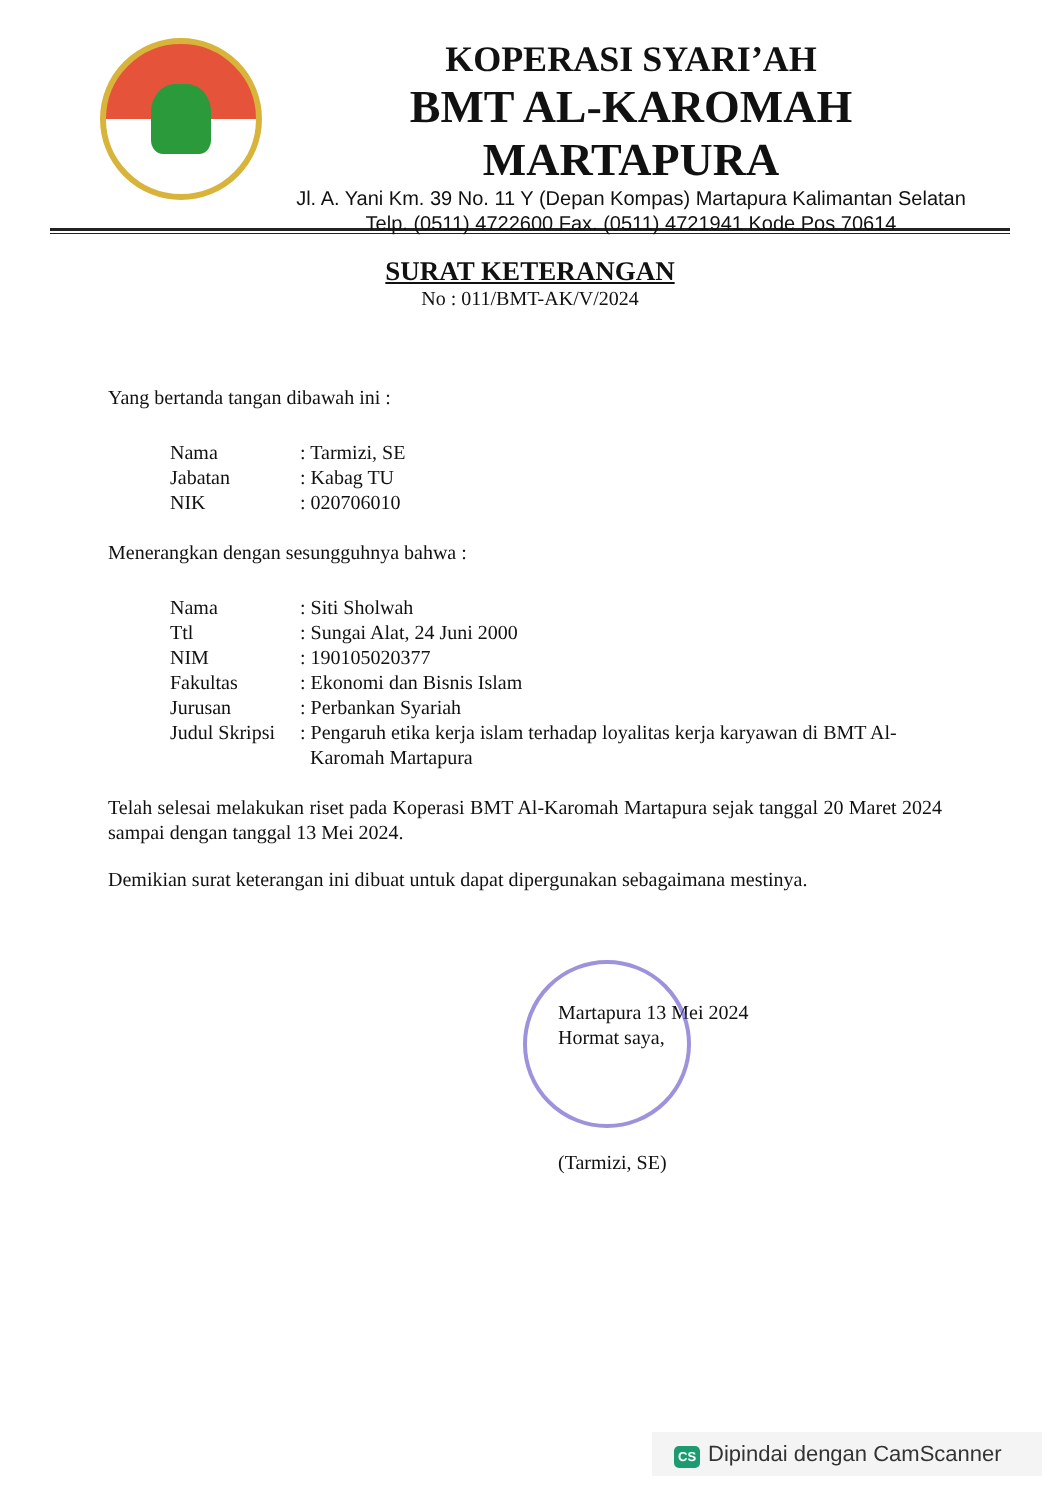KOPERASI SYARI’AH
BMT AL-KAROMAH MARTAPURA
Jl. A. Yani Km. 39 No. 11 Y (Depan Kompas) Martapura Kalimantan Selatan
Telp. (0511) 4722600 Fax. (0511) 4721941 Kode Pos 70614
SURAT KETERANGAN
No : 011/BMT-AK/V/2024
Yang bertanda tangan dibawah ini :
| Nama | : Tarmizi, SE |
| Jabatan | : Kabag TU |
| NIK | : 020706010 |
Menerangkan dengan sesungguhnya bahwa :
| Nama | : Siti Sholwah |
| Ttl | : Sungai Alat, 24 Juni 2000 |
| NIM | : 190105020377 |
| Fakultas | : Ekonomi dan Bisnis Islam |
| Jurusan | : Perbankan Syariah |
| Judul Skripsi | : Pengaruh etika kerja islam terhadap loyalitas kerja karyawan di BMT Al- Karomah Martapura |
Telah selesai melakukan riset pada Koperasi BMT Al-Karomah Martapura sejak tanggal 20 Maret 2024 sampai dengan tanggal 13 Mei 2024.
Demikian surat keterangan ini dibuat untuk dapat dipergunakan sebagaimana mestinya.
Martapura 13 Mei 2024
Hormat saya,
(Tarmizi, SE)
CS Dipindai dengan CamScanner